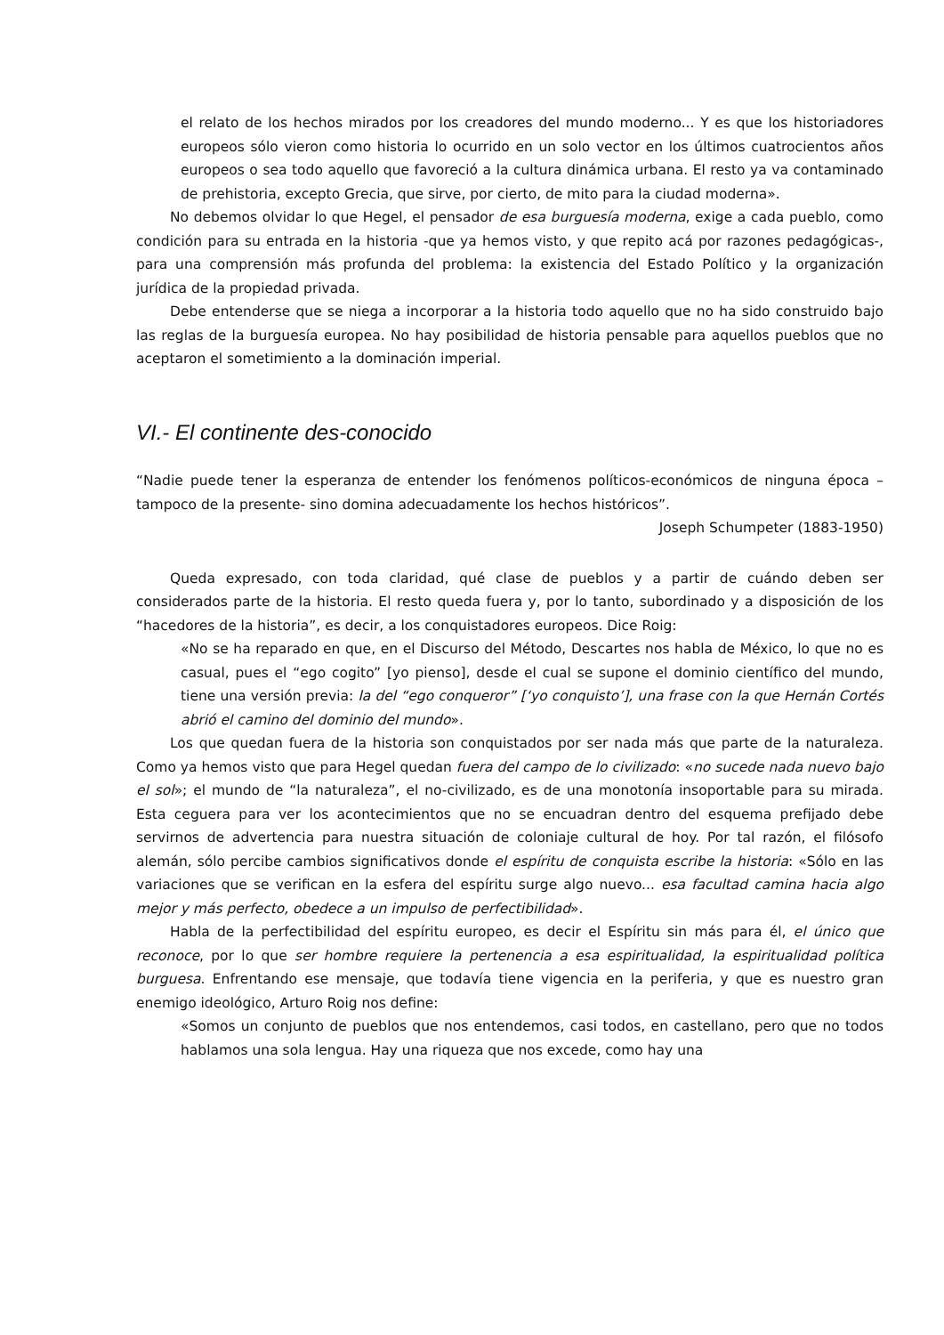el relato de los hechos mirados por los creadores del mundo moderno... Y es que los historiadores europeos sólo vieron como historia lo ocurrido en un solo vector en los últimos cuatrocientos años europeos o sea todo aquello que favoreció a la cultura dinámica urbana. El resto ya va contaminado de prehistoria, excepto Grecia, que sirve, por cierto, de mito para la ciudad moderna».
No debemos olvidar lo que Hegel, el pensador de esa burguesía moderna, exige a cada pueblo, como condición para su entrada en la historia -que ya hemos visto, y que repito acá por razones pedagógicas-, para una comprensión más profunda del problema: la existencia del Estado Político y la organización jurídica de la propiedad privada.
Debe entenderse que se niega a incorporar a la historia todo aquello que no ha sido construido bajo las reglas de la burguesía europea. No hay posibilidad de historia pensable para aquellos pueblos que no aceptaron el sometimiento a la dominación imperial.
VI.- El continente des-conocido
“Nadie puede tener la esperanza de entender los fenómenos políticos-económicos de ninguna época –tampoco de la presente- sino domina adecuadamente los hechos históricos”.
Joseph Schumpeter (1883-1950)
Queda expresado, con toda claridad, qué clase de pueblos y a partir de cuándo deben ser considerados parte de la historia. El resto queda fuera y, por lo tanto, subordinado y a disposición de los “hacedores de la historia”, es decir, a los conquistadores europeos. Dice Roig:
«No se ha reparado en que, en el Discurso del Método, Descartes nos habla de México, lo que no es casual, pues el “ego cogito” [yo pienso], desde el cual se supone el dominio científico del mundo, tiene una versión previa: la del “ego conqueror” [‘yo conquisto’], una frase con la que Hernán Cortés abrió el camino del dominio del mundo».
Los que quedan fuera de la historia son conquistados por ser nada más que parte de la naturaleza. Como ya hemos visto que para Hegel quedan fuera del campo de lo civilizado: «no sucede nada nuevo bajo el sol»; el mundo de “la naturaleza”, el no-civilizado, es de una monotonía insoportable para su mirada. Esta ceguera para ver los acontecimientos que no se encuadran dentro del esquema prefijado debe servirnos de advertencia para nuestra situación de coloniaje cultural de hoy. Por tal razón, el filósofo alemán, sólo percibe cambios significativos donde el espíritu de conquista escribe la historia: «Sólo en las variaciones que se verifican en la esfera del espíritu surge algo nuevo... esa facultad camina hacia algo mejor y más perfecto, obedece a un impulso de perfectibilidad».
Habla de la perfectibilidad del espíritu europeo, es decir el Espíritu sin más para él, el único que reconoce, por lo que ser hombre requiere la pertenencia a esa espiritualidad, la espiritualidad política burguesa. Enfrentando ese mensaje, que todavía tiene vigencia en la periferia, y que es nuestro gran enemigo ideológico, Arturo Roig nos define:
«Somos un conjunto de pueblos que nos entendemos, casi todos, en castellano, pero que no todos hablamos una sola lengua. Hay una riqueza que nos excede, como hay una